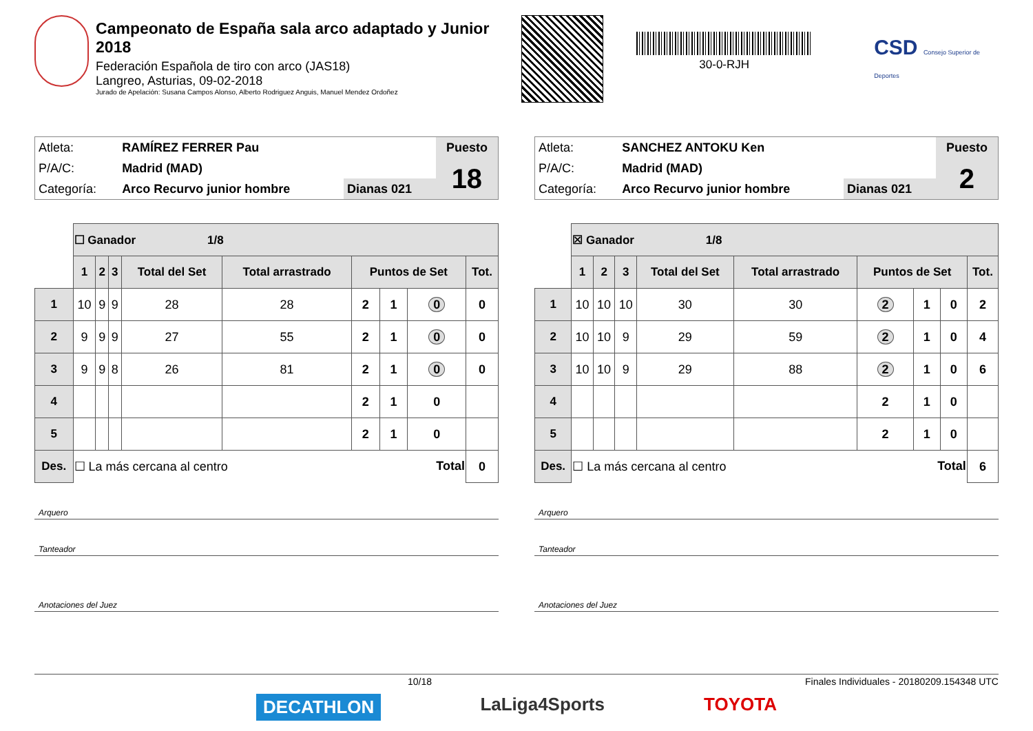Campeonato de España sala arco adaptado y Junior 2018
Federación Española de tiro con arco (JAS18)
Langreo, Asturias, 09-02-2018
Jurado de Apelación: Susana Campos Alonso, Alberto Rodriguez Anguis, Manuel Mendez Ordoñez
30-0-RJH
CSD Consejo Superior de Deportes
| Atleta: | RAMÍREZ FERRER Pau | | Puesto |
| P/A/C: | Madrid (MAD) | | 18 |
| Categoría: | Arco Recurvo junior hombre | Dianas 021 | |
| | ☐ Ganador 1/8 | | | | | | | | |
| | 1 | 2 | 3 | Total del Set | Total arrastrado | Puntos de Set | | | Tot. |
| 1 | 10 | 9 | 9 | 28 | 28 | 2 | 1 | 0 | 0 |
| 2 | 9 | 9 | 9 | 27 | 55 | 2 | 1 | 0 | 0 |
| 3 | 9 | 9 | 8 | 26 | 81 | 2 | 1 | 0 | 0 |
| 4 | | | | | | 2 | 1 | 0 | |
| 5 | | | | | | 2 | 1 | 0 | |
| Des. | ☐ La más cercana al centro Total | | | | | | | | 0 |
Arquero
Tanteador
Anotaciones del Juez
| Atleta: | SANCHEZ ANTOKU Ken | | Puesto |
| P/A/C: | Madrid (MAD) | | 2 |
| Categoría: | Arco Recurvo junior hombre | Dianas 021 | |
| | ☒ Ganador 1/8 | | | | | | | | |
| | 1 | 2 | 3 | Total del Set | Total arrastrado | Puntos de Set | | | Tot. |
| 1 | 10 | 10 | 10 | 30 | 30 | 2 | 1 | 0 | 2 |
| 2 | 10 | 10 | 9 | 29 | 59 | 2 | 1 | 0 | 4 |
| 3 | 10 | 10 | 9 | 29 | 88 | 2 | 1 | 0 | 6 |
| 4 | | | | | | 2 | 1 | 0 | |
| 5 | | | | | | 2 | 1 | 0 | |
| Des. | ☐ La más cercana al centro Total | | | | | | | | 6 |
Arquero
Tanteador
Anotaciones del Juez
10/18 Finales Individuales - 20180209.154348 UTC
DECATHLON LaLiga4Sports TOYOTA